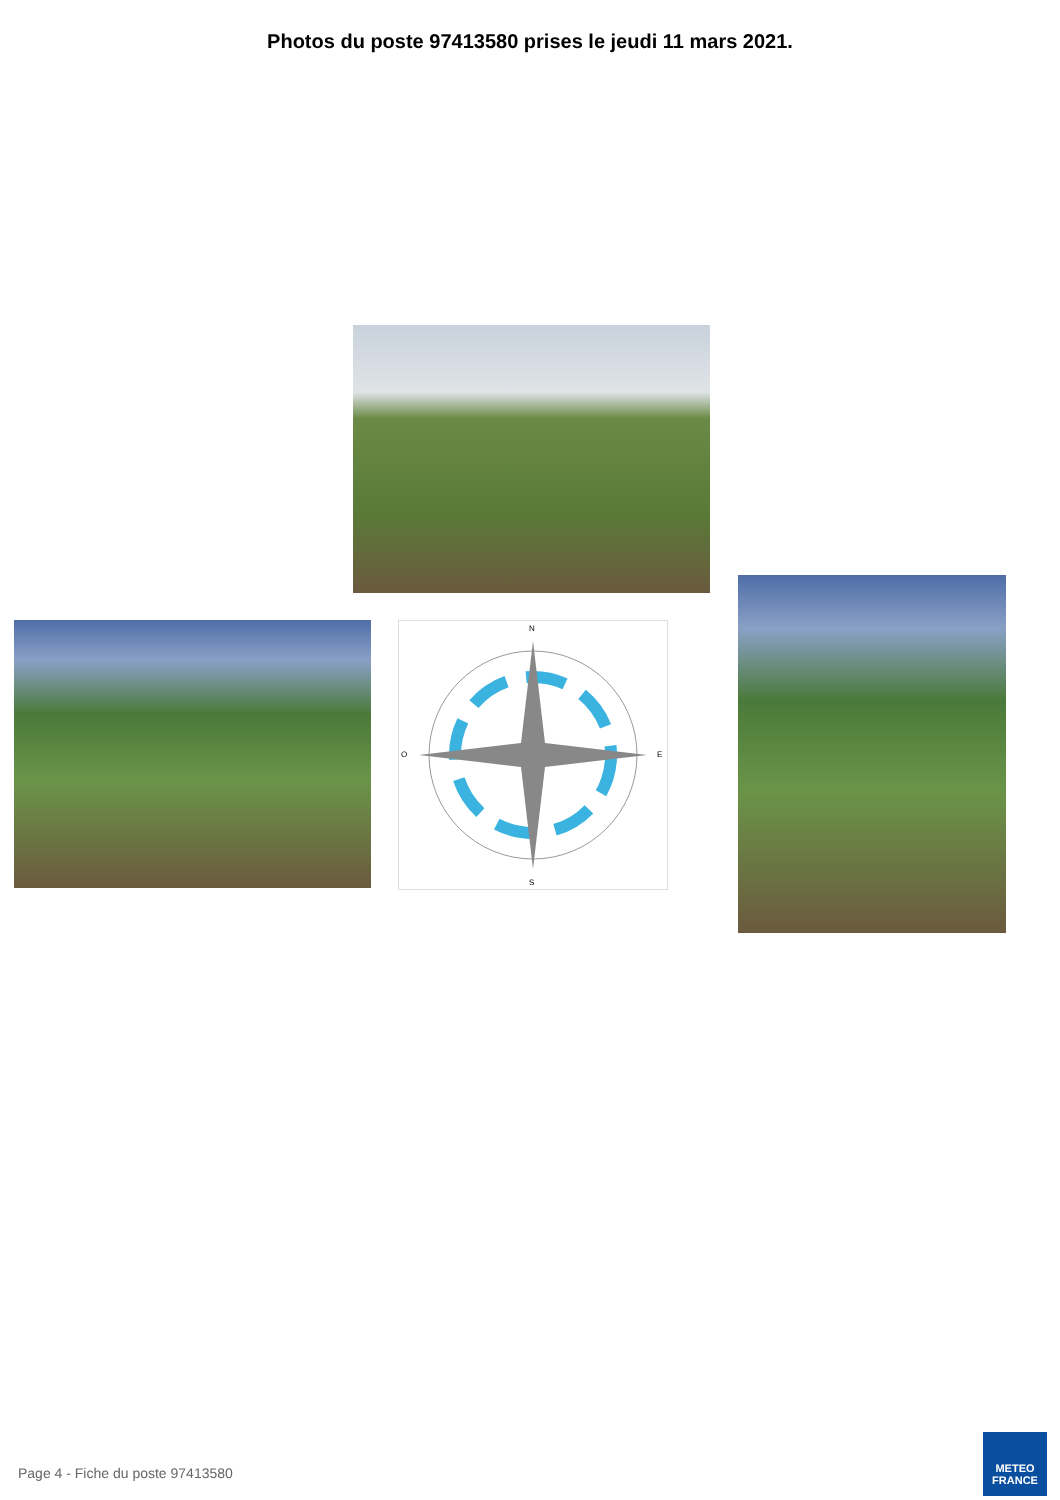Photos du poste 97413580 prises le jeudi 11 mars 2021.
N
S
E
O
Page 4 - Fiche du poste 97413580
METEO
FRANCE